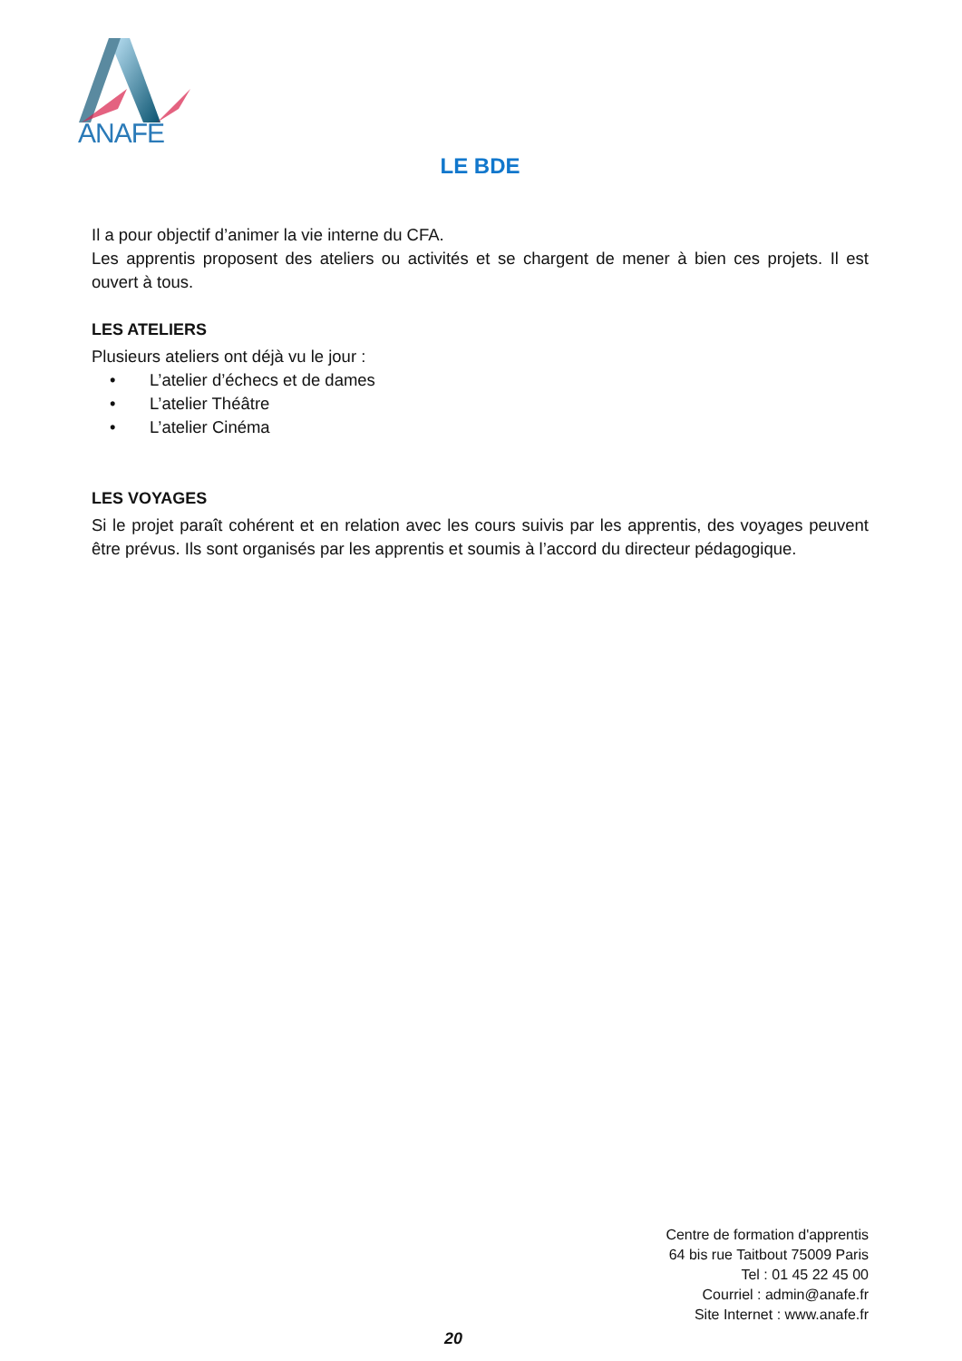ANAFE
LE BDE
Il a pour objectif d’animer la vie interne du CFA.
Les apprentis proposent des ateliers ou activités et se chargent de mener à bien ces projets. Il est ouvert à tous.
LES ATELIERS
Plusieurs ateliers ont déjà vu le jour :
• L’atelier d’échecs et de dames
• L’atelier Théâtre
• L’atelier Cinéma
LES VOYAGES
Si le projet paraît cohérent et en relation avec les cours suivis par les apprentis, des voyages peuvent être prévus. Ils sont organisés par les apprentis et soumis à l’accord du directeur pédagogique.
Centre de formation d'apprentis
64 bis rue Taitbout 75009 Paris
Tel : 01 45 22 45 00
Courriel : admin@anafe.fr
Site Internet : www.anafe.fr
20